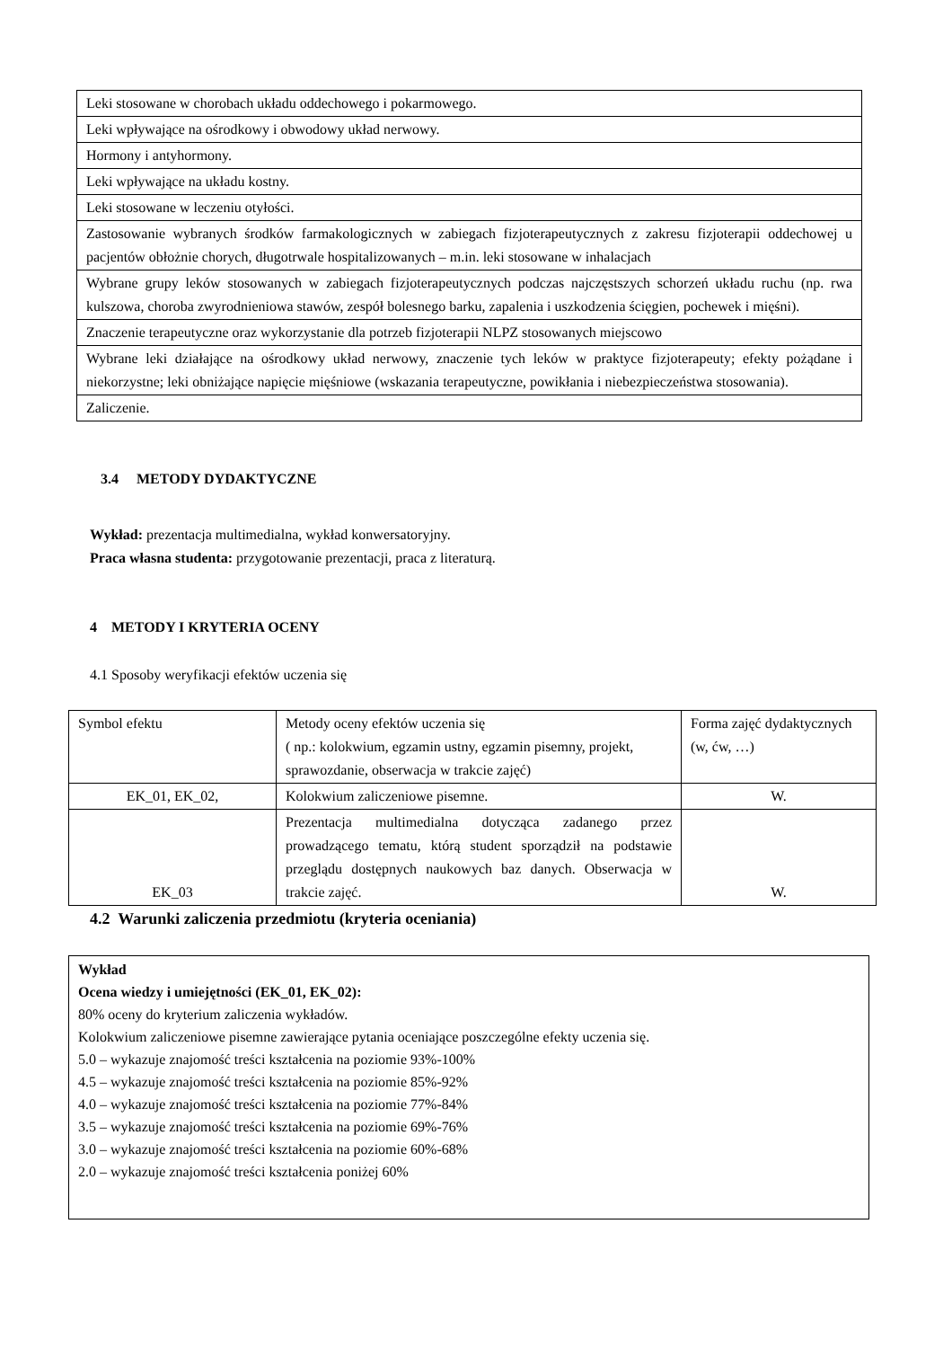| Leki stosowane w chorobach układu oddechowego i pokarmowego. |
| Leki wpływające na ośrodkowy i obwodowy układ nerwowy. |
| Hormony i antyhormony. |
| Leki wpływające na układu kostny. |
| Leki stosowane w leczeniu otyłości. |
| Zastosowanie wybranych środków farmakologicznych w zabiegach fizjoterapeutycznych z zakresu fizjoterapii oddechowej u pacjentów obłożnie chorych, długotrwale hospitalizowanych – m.in. leki stosowane w inhalacjach |
| Wybrane grupy leków stosowanych w zabiegach fizjoterapeutycznych podczas najczęstszych schorzeń układu ruchu (np. rwa kulszowa, choroba zwyrodnieniowa stawów, zespół bolesnego barku, zapalenia i uszkodzenia ścięgien, pochewek i mięśni). |
| Znaczenie terapeutyczne oraz wykorzystanie dla potrzeb fizjoterapii NLPZ stosowanych miejscowo |
| Wybrane leki działające na ośrodkowy układ nerwowy, znaczenie tych leków w praktyce fizjoterapeuty; efekty pożądane i niekorzystne; leki obniżające napięcie mięśniowe (wskazania terapeutyczne, powikłania i niebezpieczeństwa stosowania). |
| Zaliczenie. |
3.4 METODY DYDAKTYCZNE
Wykład: prezentacja multimedialna, wykład konwersatoryjny.
Praca własna studenta: przygotowanie prezentacji, praca z literaturą.
4 METODY I KRYTERIA OCENY
4.1 Sposoby weryfikacji efektów uczenia się
| Symbol efektu | Metody oceny efektów uczenia się ( np.: kolokwium, egzamin ustny, egzamin pisemny, projekt, sprawozdanie, obserwacja w trakcie zajęć) | Forma zajęć dydaktycznych (w, ćw, …) |
| EK_01, EK_02, | Kolokwium zaliczeniowe pisemne. | W. |
| EK_03 | Prezentacja multimedialna dotycząca zadanego przez prowadzącego tematu, którą student sporządził na podstawie przeglądu dostępnych naukowych baz danych. Obserwacja w trakcie zajęć. | W. |
4.2 Warunki zaliczenia przedmiotu (kryteria oceniania)
Wykład
Ocena wiedzy i umiejętności (EK_01, EK_02):
80% oceny do kryterium zaliczenia wykładów.
Kolokwium zaliczeniowe pisemne zawierające pytania oceniające poszczególne efekty uczenia się.
5.0 – wykazuje znajomość treści kształcenia na poziomie 93%-100%
4.5 – wykazuje znajomość treści kształcenia na poziomie 85%-92%
4.0 – wykazuje znajomość treści kształcenia na poziomie 77%-84%
3.5 – wykazuje znajomość treści kształcenia na poziomie 69%-76%
3.0 – wykazuje znajomość treści kształcenia na poziomie 60%-68%
2.0 – wykazuje znajomość treści kształcenia poniżej 60%